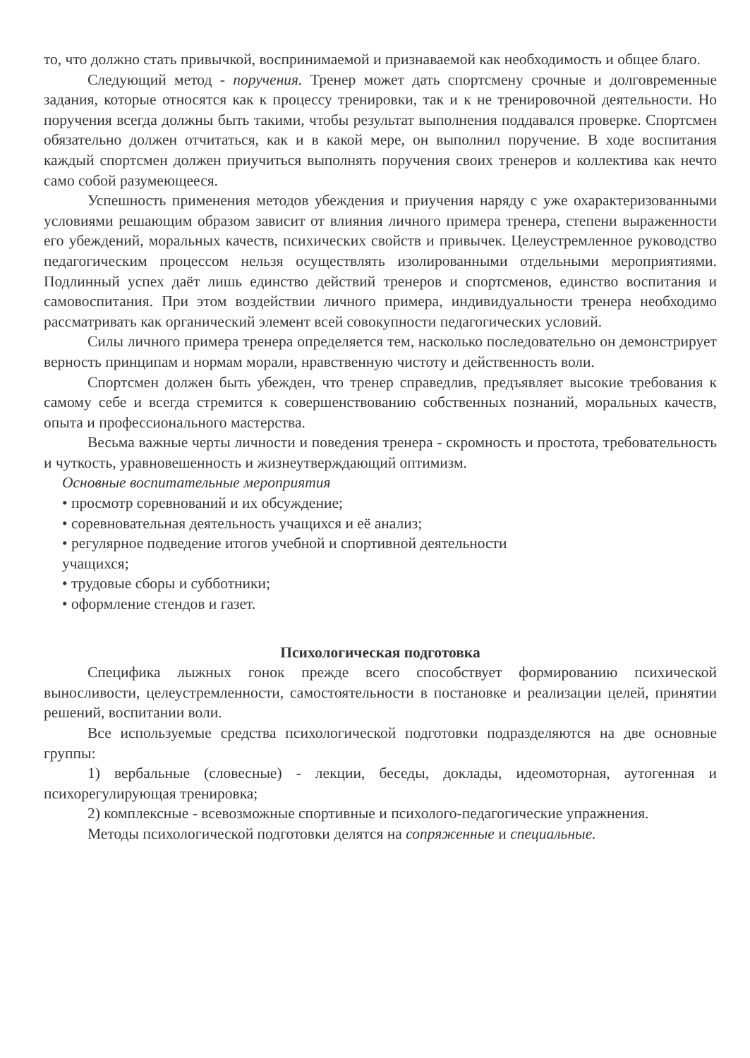то, что должно стать привычкой, воспринимаемой и признаваемой как необходимость и общее благо.
Следующий метод - поручения. Тренер может дать спортсмену срочные и долговременные задания, которые относятся как к процессу тренировки, так и к не тренировочной деятельности. Но поручения всегда должны быть такими, чтобы результат выполнения поддавался проверке. Спортсмен обязательно должен отчитаться, как и в какой мере, он выполнил поручение. В ходе воспитания каждый спортсмен должен приучиться выполнять поручения своих тренеров и коллектива как нечто само собой разумеющееся.
Успешность применения методов убеждения и приучения наряду с уже охарактеризованными условиями решающим образом зависит от влияния личного примера тренера, степени выраженности его убеждений, моральных качеств, психических свойств и привычек. Целеустремленное руководство педагогическим процессом нельзя осуществлять изолированными отдельными мероприятиями. Подлинный успех даёт лишь единство действий тренеров и спортсменов, единство воспитания и самовоспитания. При этом воздействии личного примера, индивидуальности тренера необходимо рассматривать как органический элемент всей совокупности педагогических условий.
Силы личного примера тренера определяется тем, насколько последовательно он демонстрирует верность принципам и нормам морали, нравственную чистоту и действенность воли.
Спортсмен должен быть убежден, что тренер справедлив, предъявляет высокие требования к самому себе и всегда стремится к совершенствованию собственных познаний, моральных качеств, опыта и профессионального мастерства.
Весьма важные черты личности и поведения тренера - скромность и простота, требовательность и чуткость, уравновешенность и жизнеутверждающий оптимизм.
Основные воспитательные мероприятия
• просмотр соревнований и их обсуждение;
• соревновательная деятельность учащихся и её анализ;
• регулярное подведение итогов учебной и спортивной деятельности
учащихся;
• трудовые сборы и субботники;
• оформление стендов и газет.
Психологическая подготовка
Специфика лыжных гонок прежде всего способствует формированию психической выносливости, целеустремленности, самостоятельности в постановке и реализации целей, принятии решений, воспитании воли.
Все используемые средства психологической подготовки подразделяются на две основные группы:
1) вербальные (словесные) - лекции, беседы, доклады, идеомоторная, аутогенная и психорегулирующая тренировка;
2) комплексные - всевозможные спортивные и психолого-педагогические упражнения.
Методы психологической подготовки делятся на сопряженные и специальные.